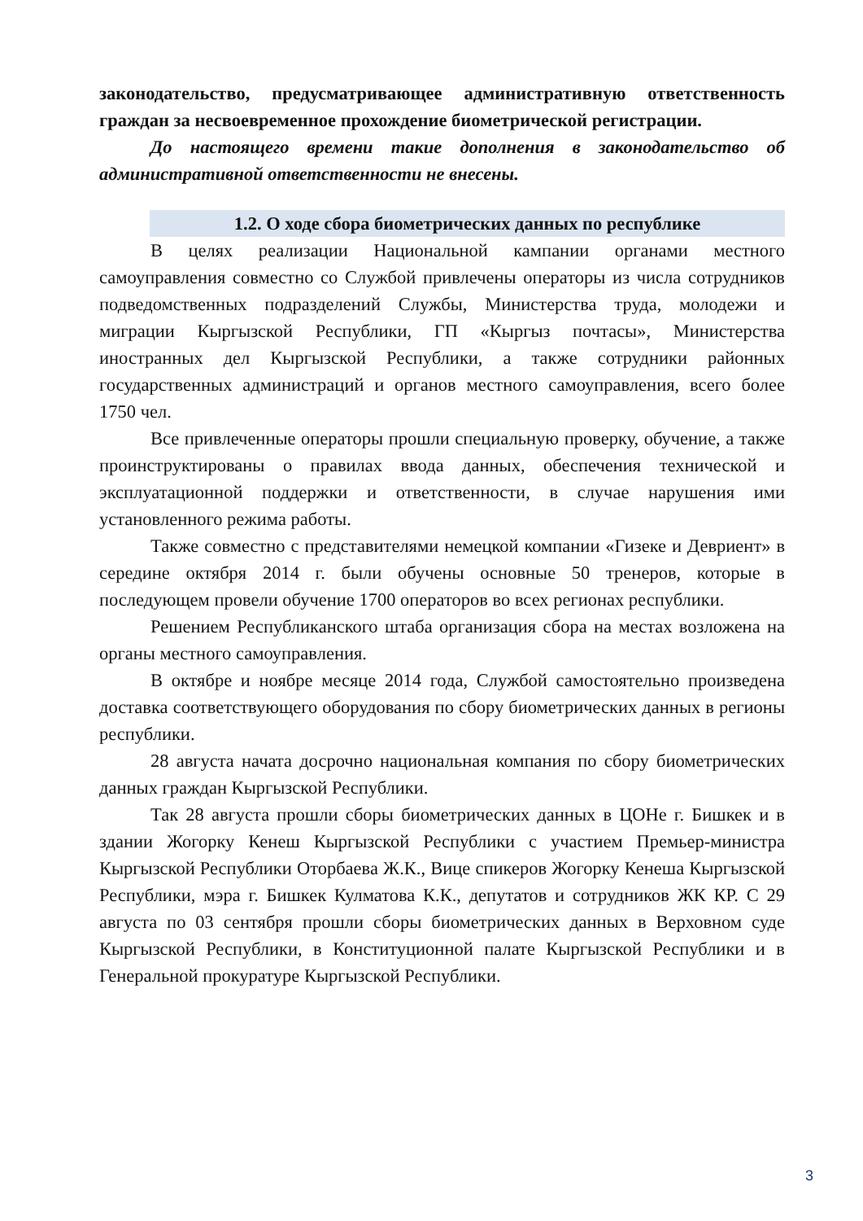законодательство, предусматривающее административную ответственность граждан за несвоевременное прохождение биометрической регистрации.
До настоящего времени такие дополнения в законодательство об административной ответственности не внесены.
1.2. О ходе сбора биометрических данных по республике
В целях реализации Национальной кампании органами местного самоуправления совместно со Службой привлечены операторы из числа сотрудников подведомственных подразделений Службы, Министерства труда, молодежи и миграции Кыргызской Республики, ГП «Кыргыз почтасы», Министерства иностранных дел Кыргызской Республики, а также сотрудники районных государственных администраций и органов местного самоуправления, всего более 1750 чел.
Все привлеченные операторы прошли специальную проверку, обучение, а также проинструктированы о правилах ввода данных, обеспечения технической и эксплуатационной поддержки и ответственности, в случае нарушения ими установленного режима работы.
Также совместно с представителями немецкой компании «Гизеке и Девриент» в середине октября 2014 г. были обучены основные 50 тренеров, которые в последующем провели обучение 1700 операторов во всех регионах республики.
Решением Республиканского штаба организация сбора на местах возложена на органы местного самоуправления.
В октябре и ноябре месяце 2014 года, Службой самостоятельно произведена доставка соответствующего оборудования по сбору биометрических данных в регионы республики.
28 августа начата досрочно национальная компания по сбору биометрических данных граждан Кыргызской Республики.
Так 28 августа прошли сборы биометрических данных в ЦОНе г. Бишкек и в здании Жогорку Кенеш Кыргызской Республики с участием Премьер-министра Кыргызской Республики Оторбаева Ж.К., Вице спикеров Жогорку Кенеша Кыргызской Республики, мэра г. Бишкек Кулматова К.К., депутатов и сотрудников ЖК КР. С 29 августа по 03 сентября прошли сборы биометрических данных в Верховном суде Кыргызской Республики, в Конституционной палате Кыргызской Республики и в Генеральной прокуратуре Кыргызской Республики.
3